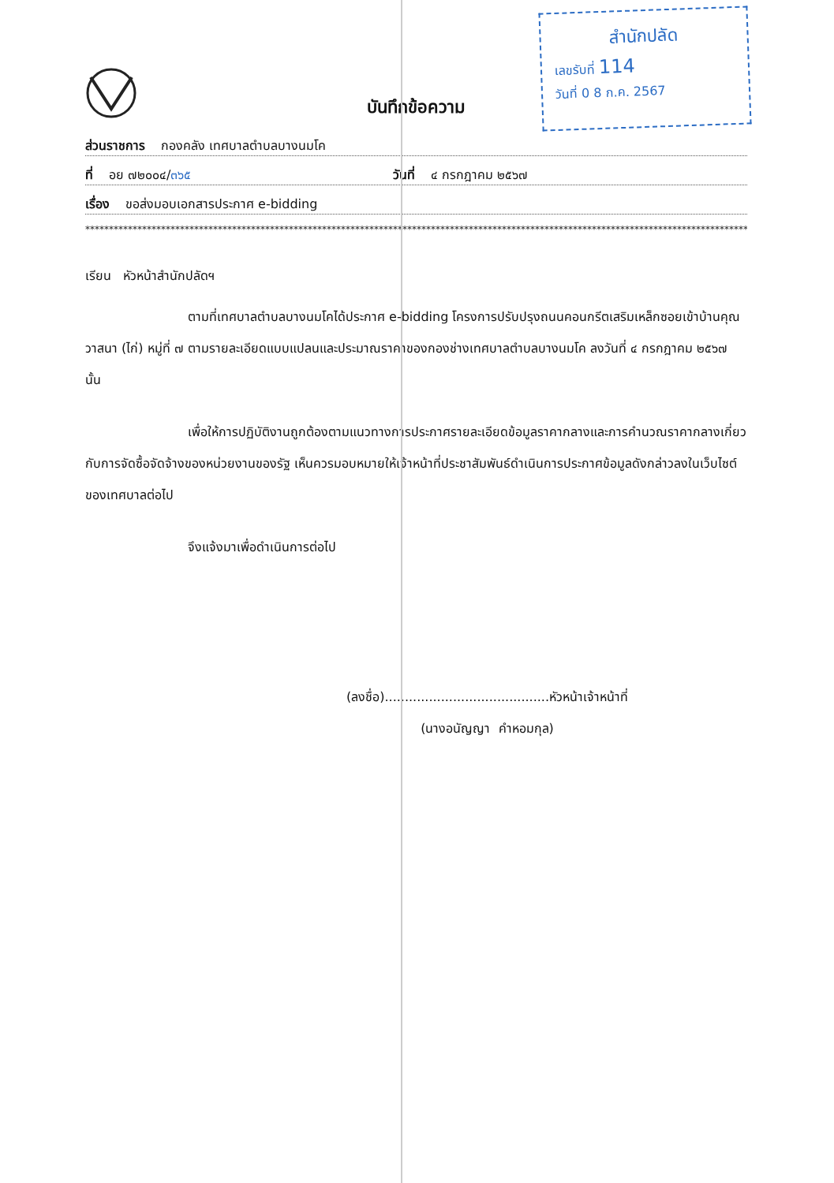สำนักปลัด
เลขรับที่ 114
วันที่ 0 8 ก.ค. 2567
บันทึกข้อความ
ส่วนราชการ กองคลัง เทศบาลตำบลบางนมโค
ที่ อย ๗๒๐๐๔/๓๖๕ วันที่ ๔ กรกฎาคม ๒๕๖๗
เรื่อง ขอส่งมอบเอกสารประกาศ e-bidding
************************************************************************************************************************************************
เรียน หัวหน้าสำนักปลัดฯ
ตามที่เทศบาลตำบลบางนมโคได้ประกาศ e-bidding โครงการปรับปรุงถนนคอนกรีตเสริมเหล็กซอยเข้าบ้านคุณวาสนา (ไก่) หมู่ที่ ๗ ตามรายละเอียดแบบแปลนและประมาณราคาของกองช่างเทศบาลตำบลบางนมโค ลงวันที่ ๔ กรกฎาคม ๒๕๖๗ นั้น
เพื่อให้การปฏิบัติงานถูกต้องตามแนวทางการประกาศรายละเอียดข้อมูลราคากลางและการคำนวณราคากลางเกี่ยวกับการจัดซื้อจัดจ้างของหน่วยงานของรัฐ เห็นควรมอบหมายให้เจ้าหน้าที่ประชาสัมพันธ์ดำเนินการประกาศข้อมูลดังกล่าวลงในเว็บไซต์ของเทศบาลต่อไป
จึงแจ้งมาเพื่อดำเนินการต่อไป
(ลงชื่อ).........................................หัวหน้าเจ้าหน้าที่
(นางอนัญญา คำหอมกุล)